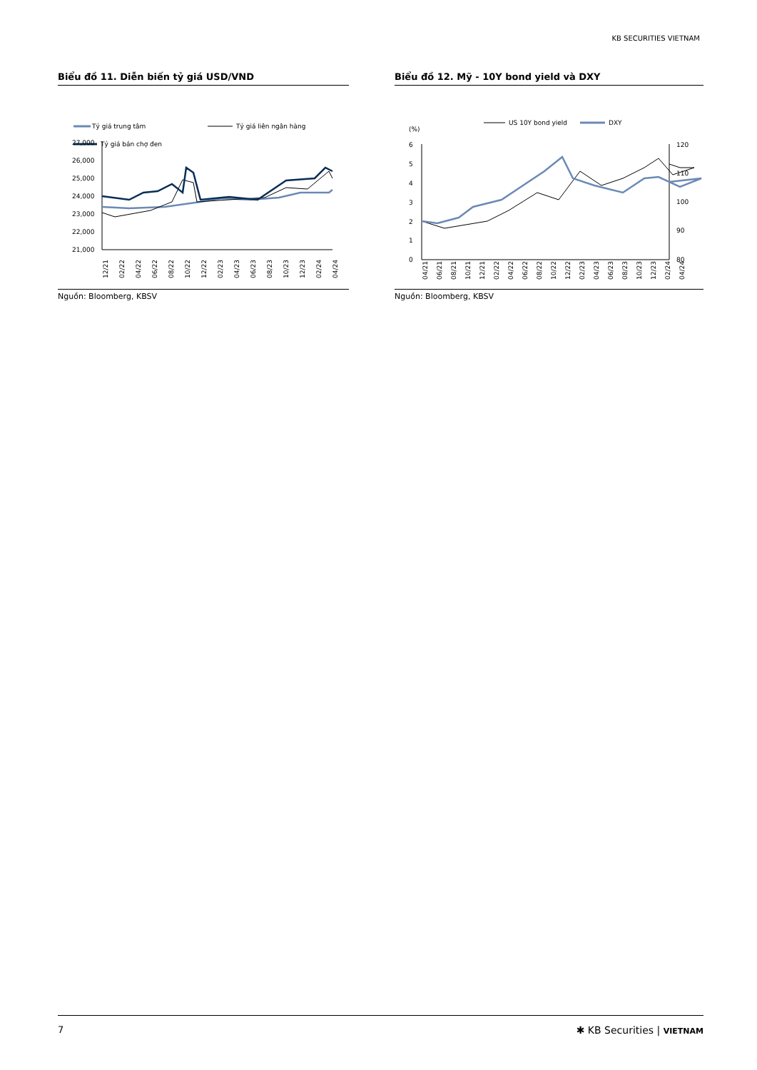KB SECURITIES VIETNAM
Biểu đồ 11. Diễn biến tỷ giá USD/VND
Tỷ giá trung tâm
Tỷ giá liên ngân hàng
Tỷ giá bán chợ đen
27,000
26,000
25,000
24,000
23,000
22,000
21,000
12/21
02/22
04/22
06/22
08/22
10/22
12/22
02/23
04/23
06/23
08/23
10/23
12/23
02/24
04/24
Nguồn: Bloomberg, KBSV
Biểu đồ 12. Mỹ - 10Y bond yield và DXY
(%)
US 10Y bond yield
DXY
6
5
4
3
2
1
0
120
110
100
90
80
04/21
06/21
08/21
10/21
12/21
02/22
04/22
06/22
08/22
10/22
12/22
02/23
04/23
06/23
08/23
10/23
12/23
02/24
04/24
Nguồn: Bloomberg, KBSV
7 ✱ KB Securities | VIETNAM